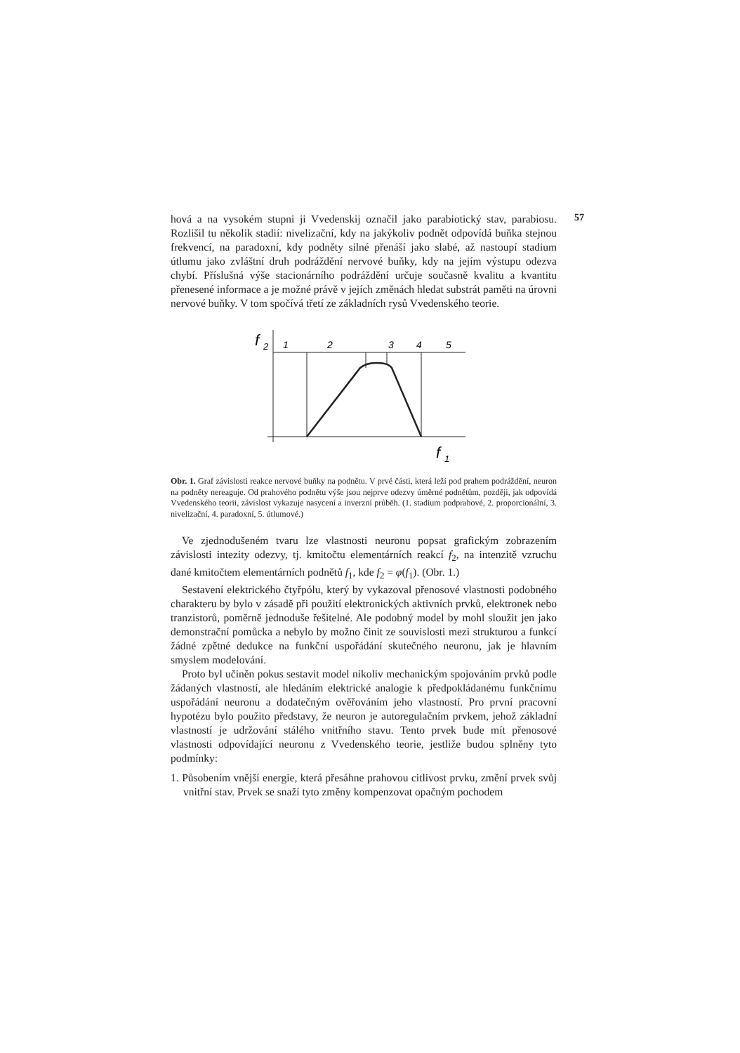57
hová a na vysokém stupni ji Vvedenskij označil jako parabiotický stav, parabiosu. Rozlišil tu několik stadií: nivelizační, kdy na jakýkoliv podnět odpovídá buňka stejnou frekvencí, na paradoxní, kdy podněty silné přenáší jako slabé, až nastoupí stadium útlumu jako zvláštní druh podráždění nervové buňky, kdy na jejím výstupu odezva chybí. Příslušná výše stacionárního podráždění určuje současně kvalitu a kvantitu přenesené informace a je možné právě v jejích změnách hledat substrát paměti na úrovni nervové buňky. V tom spočívá třetí ze základních rysů Vvedenského teorie.
f
2
1
2
3
4
5
f
1
Obr. 1. Graf závislosti reakce nervové buňky na podnětu. V prvé části, která leží pod prahem podráždění, neuron na podněty nereaguje. Od prahového podnětu výše jsou nejprve odezvy úměrné podnětům, později, jak odpovídá Vvedenského teorii, závislost vykazuje nasycení a inverzní průběh. (1. stadium podprahové, 2. proporcionální, 3. nivelizační, 4. paradoxní, 5. útlumové.)
Ve zjednodušeném tvaru lze vlastnosti neuronu popsat grafickým zobrazením závislosti intezity odezvy, tj. kmitočtu elementárních reakcí f<sub>2</sub>, na intenzitě vzruchu dané kmitočtem elementárních podnětů f<sub>1</sub>, kde f<sub>2</sub> = φ(f<sub>1</sub>). (Obr. 1.)
Sestavení elektrického čtyřpólu, který by vykazoval přenosové vlastnosti podobného charakteru by bylo v zásadě při použití elektronických aktivních prvků, elektronek nebo tranzistorů, poměrně jednoduše řešitelné. Ale podobný model by mohl sloužit jen jako demonstrační pomůcka a nebylo by možno činit ze souvislosti mezi strukturou a funkcí žádné zpětné dedukce na funkční uspořádání skutečného neuronu, jak je hlavním smyslem modelování.
Proto byl učiněn pokus sestavit model nikoliv mechanickým spojováním prvků podle žádaných vlastností, ale hledáním elektrické analogie k předpokládanému funkčnímu uspořádání neuronu a dodatečným ověřováním jeho vlastností. Pro první pracovní hypotézu bylo použito představy, že neuron je autoregulačním prvkem, jehož základní vlastností je udržování stálého vnitřního stavu. Tento prvek bude mít přenosové vlastnosti odpovídající neuronu z Vvedenského teorie, jestliže budou splněny tyto podmínky:
1. Působením vnější energie, která přesáhne prahovou citlivost prvku, změní prvek svůj vnitřní stav. Prvek se snaží tyto změny kompenzovat opačným pochodem